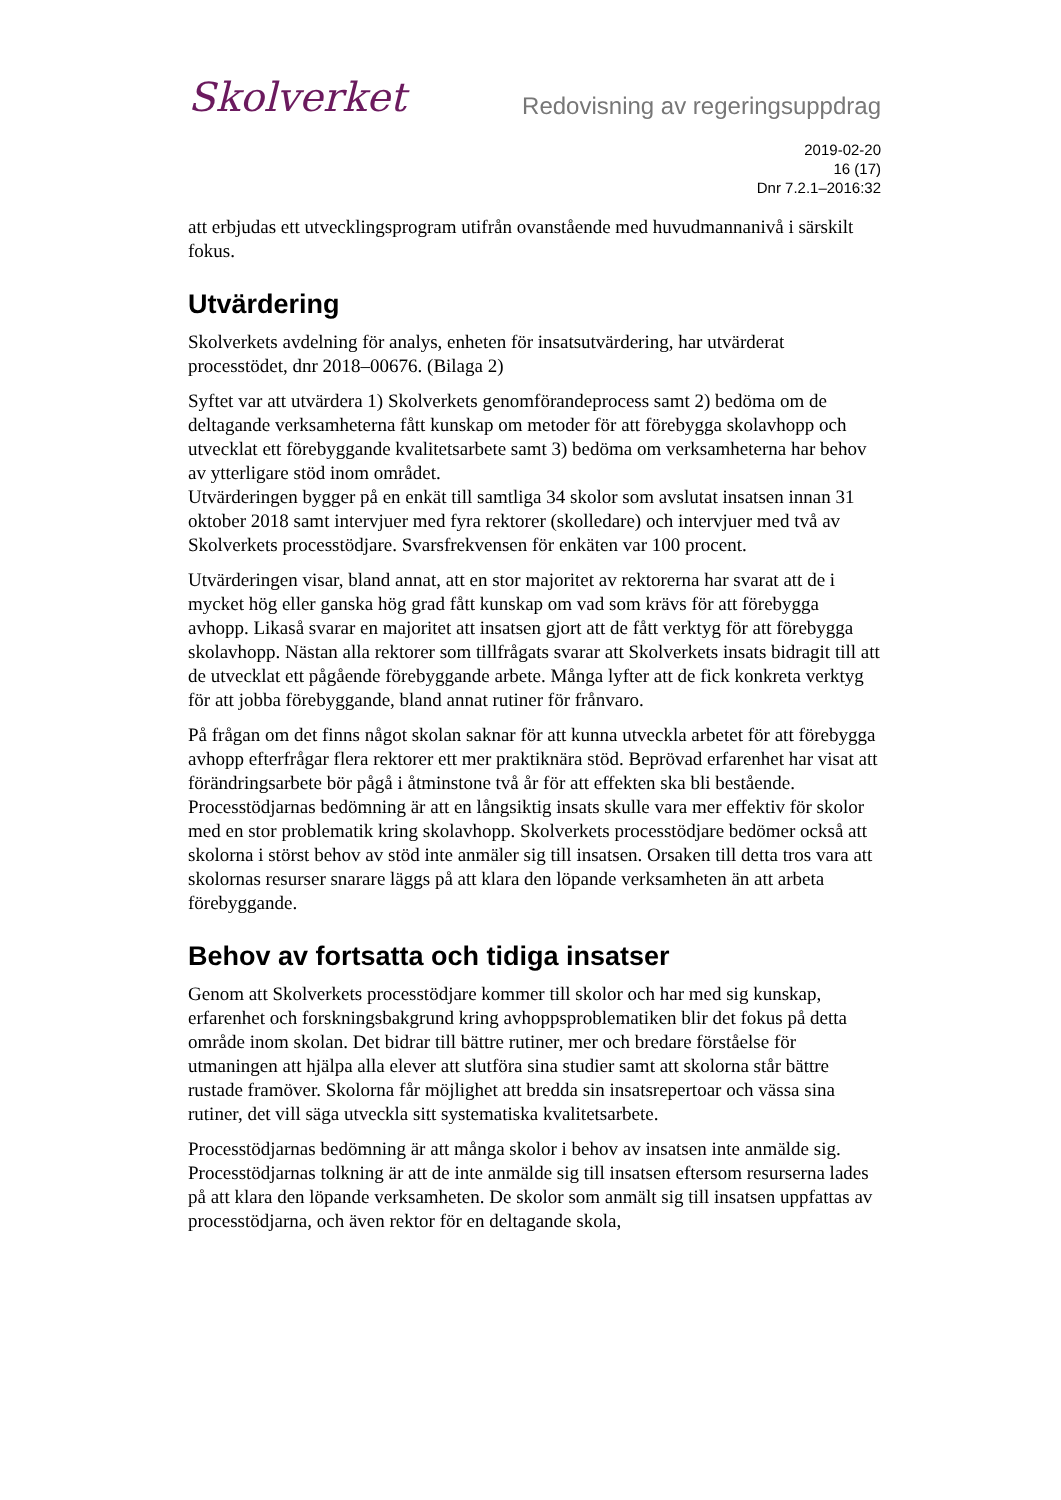Skolverket
Redovisning av regeringsuppdrag
2019-02-20
16 (17)
Dnr 7.2.1–2016:32
att erbjudas ett utvecklingsprogram utifrån ovanstående med huvudmannanivå i särskilt fokus.
Utvärdering
Skolverkets avdelning för analys, enheten för insatsutvärdering, har utvärderat processtödet, dnr 2018–00676. (Bilaga 2)
Syftet var att utvärdera 1) Skolverkets genomförandeprocess samt 2) bedöma om de deltagande verksamheterna fått kunskap om metoder för att förebygga skolavhopp och utvecklat ett förebyggande kvalitetsarbete samt 3) bedöma om verksamheterna har behov av ytterligare stöd inom området.
Utvärderingen bygger på en enkät till samtliga 34 skolor som avslutat insatsen innan 31 oktober 2018 samt intervjuer med fyra rektorer (skolledare) och intervjuer med två av Skolverkets processtödjare. Svarsfrekvensen för enkäten var 100 procent.
Utvärderingen visar, bland annat, att en stor majoritet av rektorerna har svarat att de i mycket hög eller ganska hög grad fått kunskap om vad som krävs för att förebygga avhopp. Likaså svarar en majoritet att insatsen gjort att de fått verktyg för att förebygga skolavhopp. Nästan alla rektorer som tillfrågats svarar att Skolverkets insats bidragit till att de utvecklat ett pågående förebyggande arbete. Många lyfter att de fick konkreta verktyg för att jobba förebyggande, bland annat rutiner för frånvaro.
På frågan om det finns något skolan saknar för att kunna utveckla arbetet för att förebygga avhopp efterfrågar flera rektorer ett mer praktiknära stöd. Beprövad erfarenhet har visat att förändringsarbete bör pågå i åtminstone två år för att effekten ska bli bestående. Processtödjarnas bedömning är att en långsiktig insats skulle vara mer effektiv för skolor med en stor problematik kring skolavhopp. Skolverkets processtödjare bedömer också att skolorna i störst behov av stöd inte anmäler sig till insatsen. Orsaken till detta tros vara att skolornas resurser snarare läggs på att klara den löpande verksamheten än att arbeta förebyggande.
Behov av fortsatta och tidiga insatser
Genom att Skolverkets processtödjare kommer till skolor och har med sig kunskap, erfarenhet och forskningsbakgrund kring avhoppsproblematiken blir det fokus på detta område inom skolan. Det bidrar till bättre rutiner, mer och bredare förståelse för utmaningen att hjälpa alla elever att slutföra sina studier samt att skolorna står bättre rustade framöver. Skolorna får möjlighet att bredda sin insatsrepertoar och vässa sina rutiner, det vill säga utveckla sitt systematiska kvalitetsarbete.
Processtödjarnas bedömning är att många skolor i behov av insatsen inte anmälde sig. Processtödjarnas tolkning är att de inte anmälde sig till insatsen eftersom resurserna lades på att klara den löpande verksamheten. De skolor som anmält sig till insatsen uppfattas av processtödjarna, och även rektor för en deltagande skola,